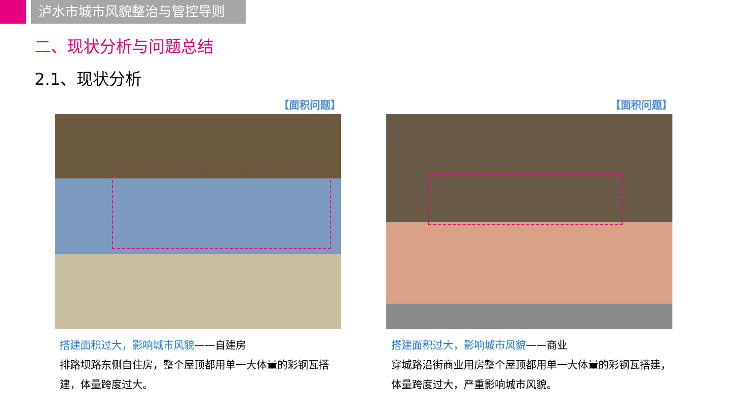泸水市城市风貌整治与管控导则
二、现状分析与问题总结
2.1、现状分析
【面积问题】
搭建面积过大，影响城市风貌——自建房
排路坝路东侧自住房，整个屋顶都用单一大体量的彩钢瓦搭建，体量跨度过大。
【面积问题】
搭建面积过大，影响城市风貌——商业
穿城路沿街商业用房整个屋顶都用单一大体量的彩钢瓦搭建，体量跨度过大，严重影响城市风貌。